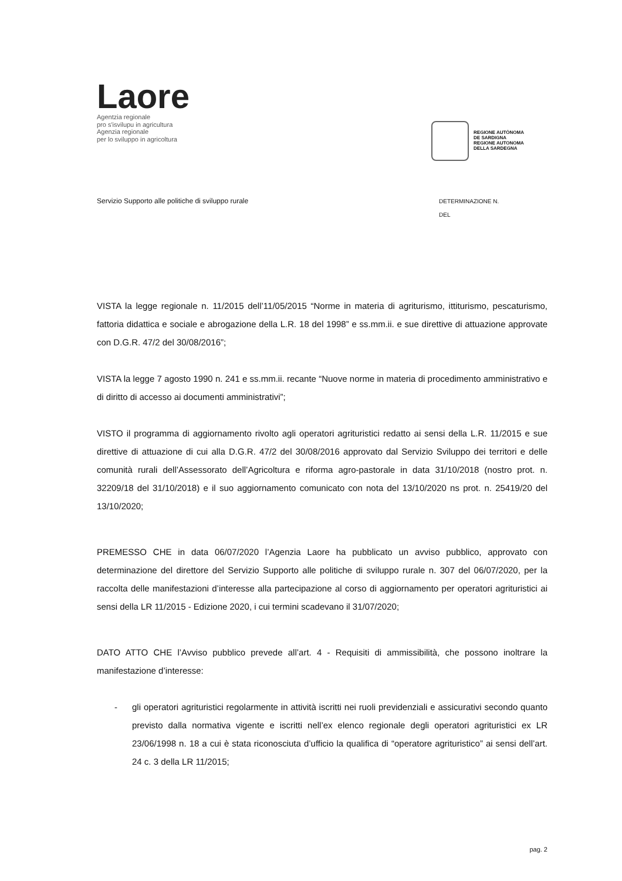Laore
Agentzia regionale
pro s'isvilupu in agricultura
Agenzia regionale
per lo sviluppo in agricoltura
REGIONE AUTÒNOMA
DE SARDIGNA
REGIONE AUTONOMA
DELLA SARDEGNA
Servizio Supporto alle politiche di sviluppo rurale
DETERMINAZIONE N.
DEL
VISTA la legge regionale n. 11/2015 dell’11/05/2015 “Norme in materia di agriturismo, ittiturismo, pescaturismo, fattoria didattica e sociale e abrogazione della L.R. 18 del 1998” e ss.mm.ii. e sue direttive di attuazione approvate con D.G.R. 47/2 del 30/08/2016”;
VISTA la legge 7 agosto 1990 n. 241 e ss.mm.ii. recante “Nuove norme in materia di procedimento amministrativo e di diritto di accesso ai documenti amministrativi”;
VISTO il programma di aggiornamento rivolto agli operatori agrituristici redatto ai sensi della L.R. 11/2015 e sue direttive di attuazione di cui alla D.G.R. 47/2 del 30/08/2016 approvato dal Servizio Sviluppo dei territori e delle comunità rurali dell’Assessorato dell’Agricoltura e riforma agro-pastorale in data 31/10/2018 (nostro prot. n. 32209/18 del 31/10/2018) e il suo aggiornamento comunicato con nota del 13/10/2020 ns prot. n. 25419/20 del 13/10/2020;
PREMESSO CHE in data 06/07/2020 l’Agenzia Laore ha pubblicato un avviso pubblico, approvato con determinazione del direttore del Servizio Supporto alle politiche di sviluppo rurale n. 307 del 06/07/2020, per la raccolta delle manifestazioni d’interesse alla partecipazione al corso di aggiornamento per operatori agrituristici ai sensi della LR 11/2015 - Edizione 2020, i cui termini scadevano il 31/07/2020;
DATO ATTO CHE l’Avviso pubblico prevede all’art. 4 - Requisiti di ammissibilità, che possono inoltrare la manifestazione d’interesse:
- gli operatori agrituristici regolarmente in attività iscritti nei ruoli previdenziali e assicurativi secondo quanto previsto dalla normativa vigente e iscritti nell’ex elenco regionale degli operatori agrituristici ex LR 23/06/1998 n. 18 a cui è stata riconosciuta d’ufficio la qualifica di “operatore agrituristico” ai sensi dell’art. 24 c. 3 della LR 11/2015;
pag. 2